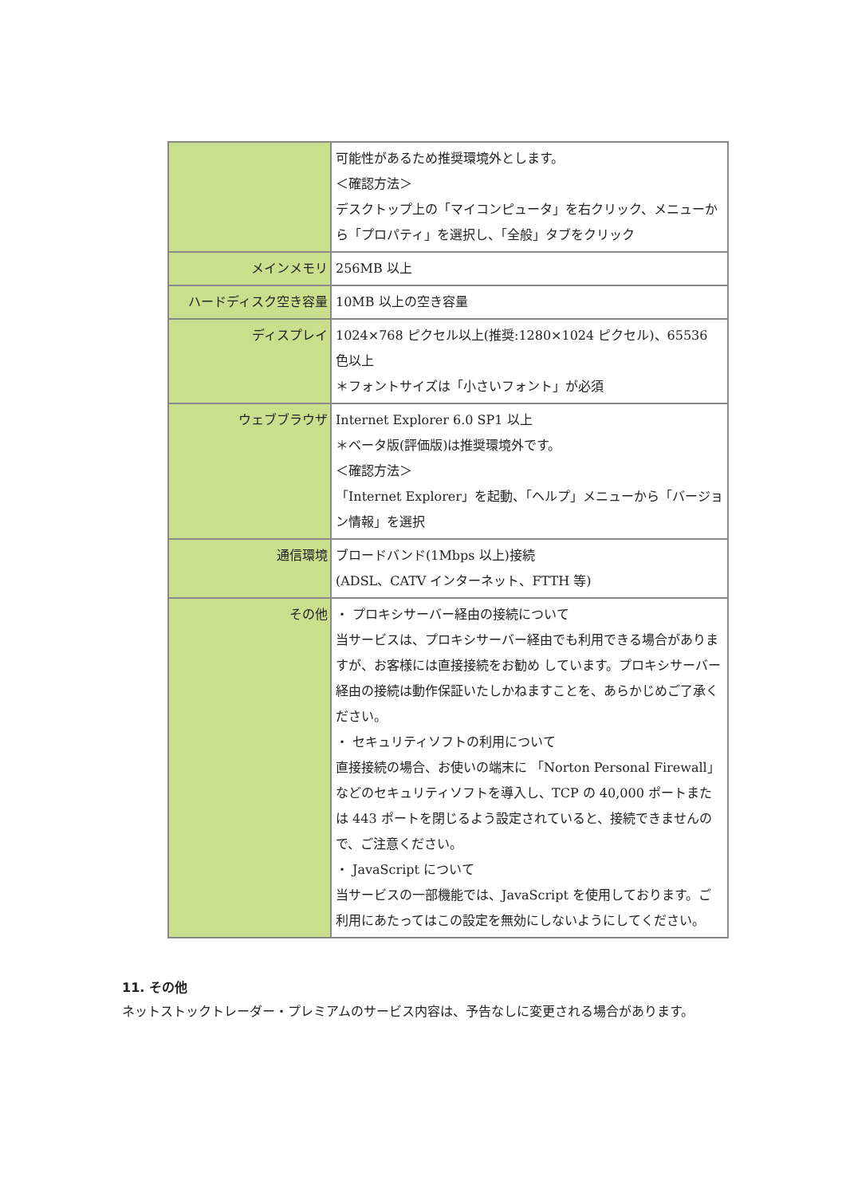| | 可能性があるため推奨環境外とします。 ＜確認方法＞ デスクトップ上の「マイコンピュータ」を右クリック、メニューから「プロパティ」を選択し、「全般」タブをクリック |
| メインメモリ | 256MB 以上 |
| ハードディスク空き容量 | 10MB 以上の空き容量 |
| ディスプレイ | 1024×768 ピクセル以上(推奨:1280×1024 ピクセル)、65536 色以上 ＊フォントサイズは「小さいフォント」が必須 |
| ウェブブラウザ | Internet Explorer 6.0 SP1 以上 ＊ベータ版(評価版)は推奨環境外です。 ＜確認方法＞ 「Internet Explorer」を起動、「ヘルプ」メニューから「バージョン情報」を選択 |
| 通信環境 | ブロードバンド(1Mbps 以上)接続 (ADSL、CATV インターネット、FTTH 等) |
| その他 | ・ プロキシサーバー経由の接続について 当サービスは、プロキシサーバー経由でも利用できる場合がありますが、お客様には直接接続をお勧め しています。プロキシサーバー経由の接続は動作保証いたしかねますことを、あらかじめご了承ください。 ・ セキュリティソフトの利用について 直接接続の場合、お使いの端末に 「Norton Personal Firewall」などのセキュリティソフトを導入し、TCP の 40,000 ポートまたは 443 ポートを閉じるよう設定されていると、接続できませんので、ご注意ください。 ・ JavaScript について 当サービスの一部機能では、JavaScript を使用しております。ご利用にあたってはこの設定を無効にしないようにしてください。 |
11. その他
ネットストックトレーダー・プレミアムのサービス内容は、予告なしに変更される場合があります。